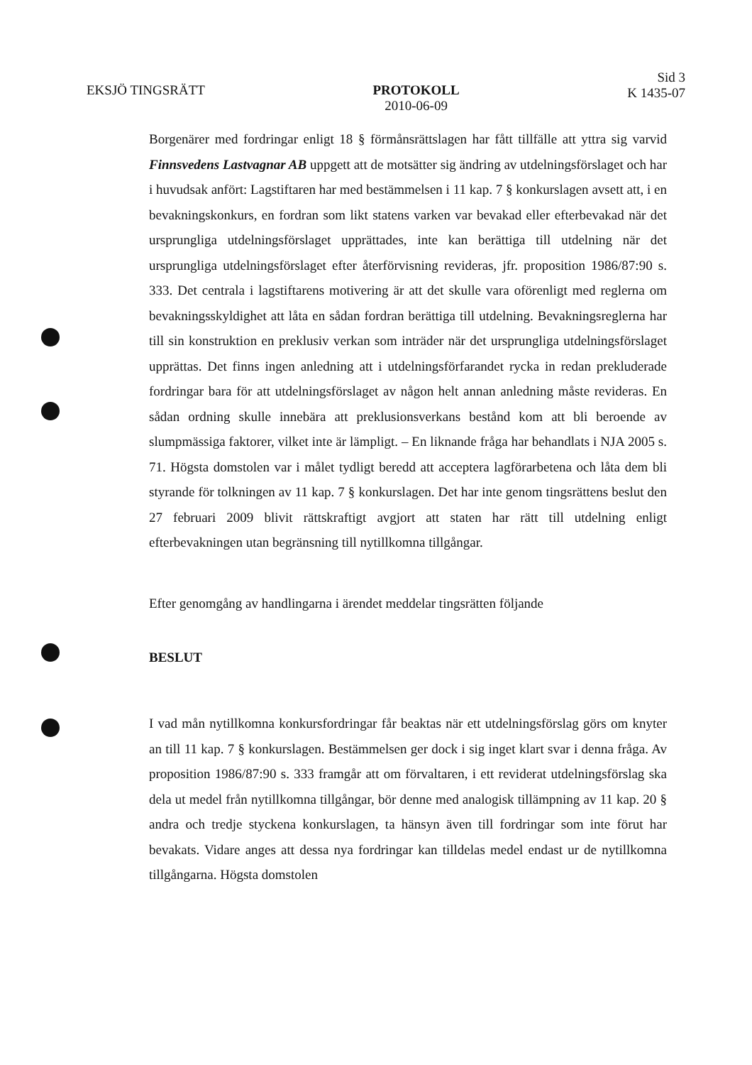EKSJÖ TINGSRÄTT PROTOKOLL
2010-06-09
Sid 3
K 1435-07
Borgenärer med fordringar enligt 18 § förmånsrättslagen har fått tillfälle att yttra sig varvid Finnsvedens Lastvagnar AB uppgett att de motsätter sig ändring av utdelningsförslaget och har i huvudsak anfört: Lagstiftaren har med bestämmelsen i 11 kap. 7 § konkurslagen avsett att, i en bevakningskonkurs, en fordran som likt statens varken var bevakad eller efterbevakad när det ursprungliga utdelningsförslaget upprättades, inte kan berättiga till utdelning när det ursprungliga utdelningsförslaget efter återförvisning revideras, jfr. proposition 1986/87:90 s. 333. Det centrala i lagstiftarens motivering är att det skulle vara oförenligt med reglerna om bevakningsskyldighet att låta en sådan fordran berättiga till utdelning. Bevakningsreglerna har till sin konstruktion en preklusiv verkan som inträder när det ursprungliga utdelningsförslaget upprättas. Det finns ingen anledning att i utdelningsförfarandet rycka in redan prekluderade fordringar bara för att utdelningsförslaget av någon helt annan anledning måste revideras. En sådan ordning skulle innebära att preklusionsverkans bestånd kom att bli beroende av slumpmässiga faktorer, vilket inte är lämpligt. – En liknande fråga har behandlats i NJA 2005 s. 71. Högsta domstolen var i målet tydligt beredd att acceptera lagförarbetena och låta dem bli styrande för tolkningen av 11 kap. 7 § konkurslagen. Det har inte genom tingsrättens beslut den 27 februari 2009 blivit rättskraftigt avgjort att staten har rätt till utdelning enligt efterbevakningen utan begränsning till nytillkomna tillgångar.
Efter genomgång av handlingarna i ärendet meddelar tingsrätten följande
BESLUT
I vad mån nytillkomna konkursfordringar får beaktas när ett utdelningsförslag görs om knyter an till 11 kap. 7 § konkurslagen. Bestämmelsen ger dock i sig inget klart svar i denna fråga. Av proposition 1986/87:90 s. 333 framgår att om förvaltaren, i ett reviderat utdelningsförslag ska dela ut medel från nytillkomna tillgångar, bör denne med analogisk tillämpning av 11 kap. 20 § andra och tredje styckena konkurslagen, ta hänsyn även till fordringar som inte förut har bevakats. Vidare anges att dessa nya fordringar kan tilldelas medel endast ur de nytillkomna tillgångarna. Högsta domstolen